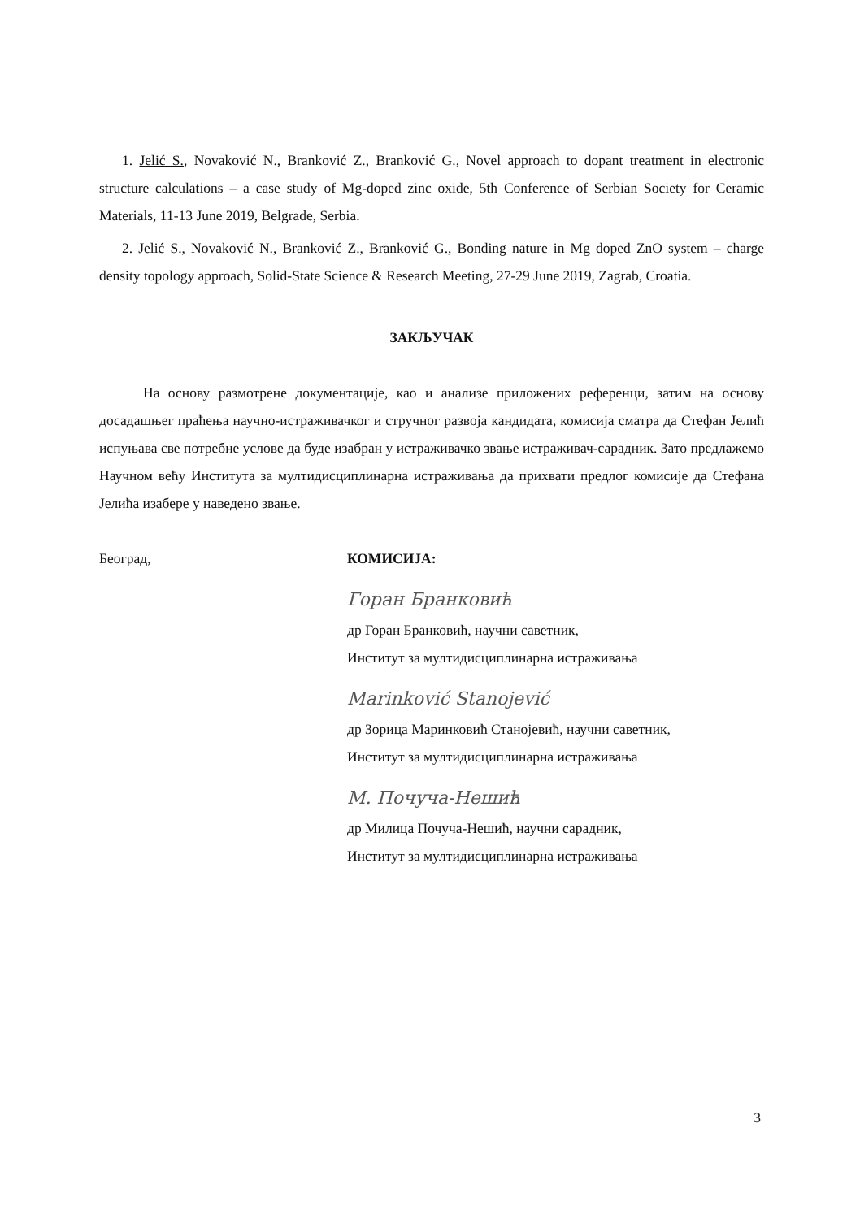1. Jelić S., Novaković N., Branković Z., Branković G., Novel approach to dopant treatment in electronic structure calculations – a case study of Mg-doped zinc oxide, 5th Conference of Serbian Society for Ceramic Materials, 11-13 June 2019, Belgrade, Serbia.
2. Jelić S., Novaković N., Branković Z., Branković G., Bonding nature in Mg doped ZnO system – charge density topology approach, Solid-State Science & Research Meeting, 27-29 June 2019, Zagrab, Croatia.
ЗАКЉУЧАК
На основу размотрене документације, као и анализе приложених референци, затим на основу досадашњег праћења научно-истраживачког и стручног развоја кандидата, комисија сматра да Стефан Јелић испуњава све потребне услове да буде изабран у истраживачко звање истраживач-сарадник. Зато предлажемо Научном већу Института за мултидисциплинарна истраживања да прихвати предлог комисије да Стефана Јелића изабере у наведено звање.
Београд, КОМИСИЈА:
Горан Бранковић
др Горан Бранковић, научни саветник,
Институт за мултидисциплинарна истраживања
Marinković Stanojević
др Зорица Маринковић Станојевић, научни саветник,
Институт за мултидисциплинарна истраживања
М. Почуча-Нешић
др Милица Почуча-Нешић, научни сарадник,
Институт за мултидисциплинарна истраживања
3